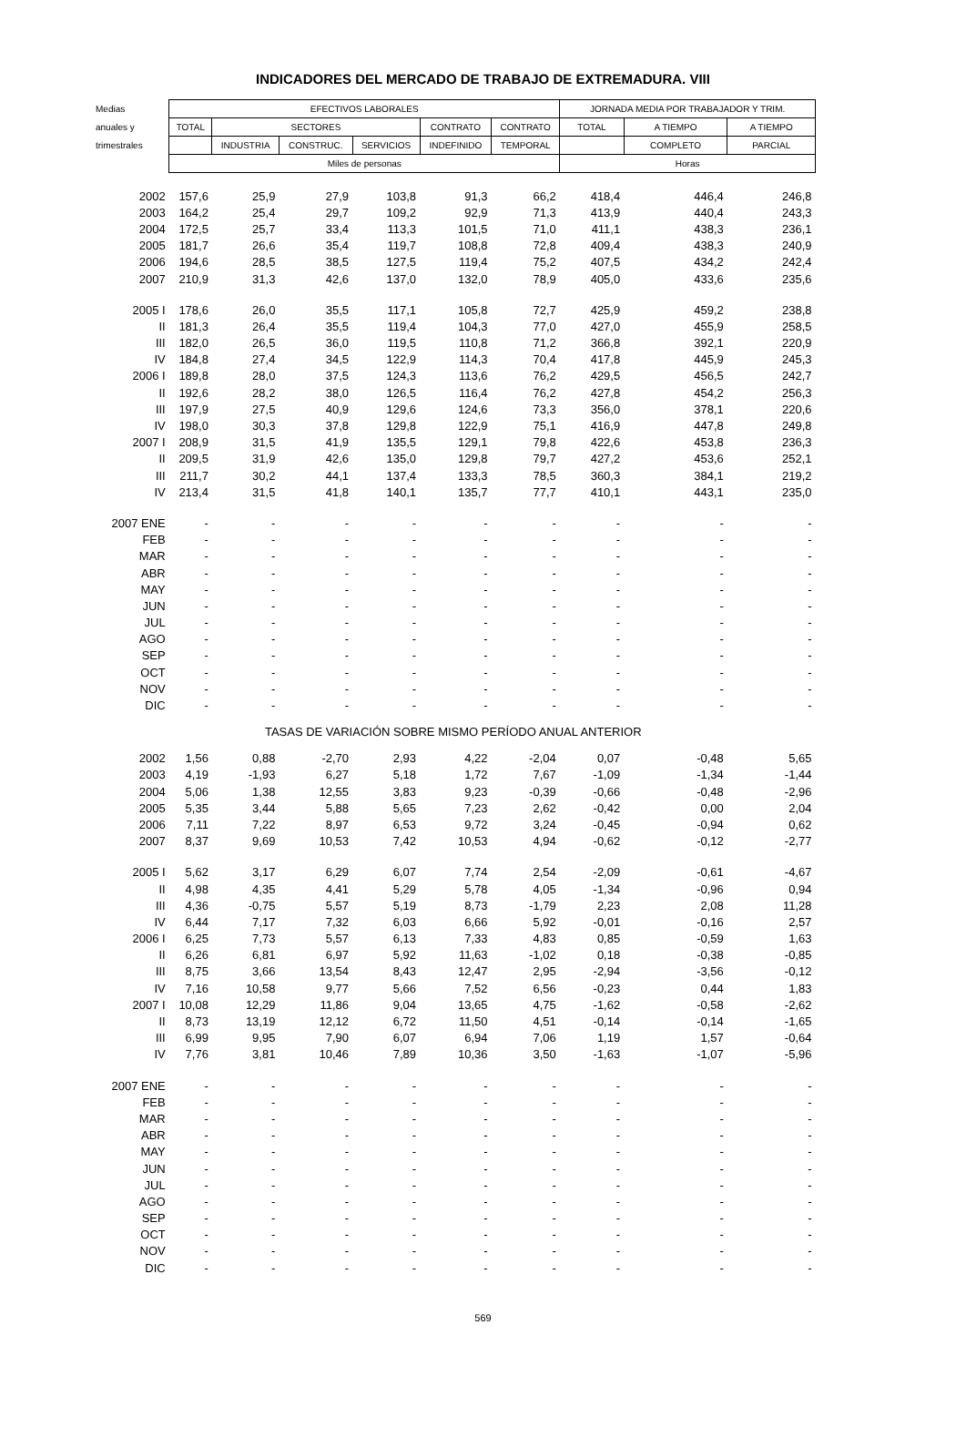INDICADORES DEL MERCADO DE TRABAJO DE EXTREMADURA. VIII
| Medias | EFECTIVOS LABORALES | | | | | | JORNADA MEDIA POR TRABAJADOR Y TRIM. | | |
| --- | --- | --- | --- | --- | --- | --- | --- | --- | --- |
| anuales y | TOTAL | SECTORES | | | CONTRATO | CONTRATO | TOTAL | A TIEMPO | A TIEMPO |
| trimestrales | | INDUSTRIA | CONSTRUC. | SERVICIOS | INDEFINIDO | TEMPORAL | | COMPLETO | PARCIAL |
| | Miles de personas | | | | | | Horas | | |
| 2002 | 157,6 | 25,9 | 27,9 | 103,8 | 91,3 | 66,2 | 418,4 | 446,4 | 246,8 |
| 2003 | 164,2 | 25,4 | 29,7 | 109,2 | 92,9 | 71,3 | 413,9 | 440,4 | 243,3 |
| 2004 | 172,5 | 25,7 | 33,4 | 113,3 | 101,5 | 71,0 | 411,1 | 438,3 | 236,1 |
| 2005 | 181,7 | 26,6 | 35,4 | 119,7 | 108,8 | 72,8 | 409,4 | 438,3 | 240,9 |
| 2006 | 194,6 | 28,5 | 38,5 | 127,5 | 119,4 | 75,2 | 407,5 | 434,2 | 242,4 |
| 2007 | 210,9 | 31,3 | 42,6 | 137,0 | 132,0 | 78,9 | 405,0 | 433,6 | 235,6 |
| 2005 I | 178,6 | 26,0 | 35,5 | 117,1 | 105,8 | 72,7 | 425,9 | 459,2 | 238,8 |
| II | 181,3 | 26,4 | 35,5 | 119,4 | 104,3 | 77,0 | 427,0 | 455,9 | 258,5 |
| III | 182,0 | 26,5 | 36,0 | 119,5 | 110,8 | 71,2 | 366,8 | 392,1 | 220,9 |
| IV | 184,8 | 27,4 | 34,5 | 122,9 | 114,3 | 70,4 | 417,8 | 445,9 | 245,3 |
| 2006 I | 189,8 | 28,0 | 37,5 | 124,3 | 113,6 | 76,2 | 429,5 | 456,5 | 242,7 |
| II | 192,6 | 28,2 | 38,0 | 126,5 | 116,4 | 76,2 | 427,8 | 454,2 | 256,3 |
| III | 197,9 | 27,5 | 40,9 | 129,6 | 124,6 | 73,3 | 356,0 | 378,1 | 220,6 |
| IV | 198,0 | 30,3 | 37,8 | 129,8 | 122,9 | 75,1 | 416,9 | 447,8 | 249,8 |
| 2007 I | 208,9 | 31,5 | 41,9 | 135,5 | 129,1 | 79,8 | 422,6 | 453,8 | 236,3 |
| II | 209,5 | 31,9 | 42,6 | 135,0 | 129,8 | 79,7 | 427,2 | 453,6 | 252,1 |
| III | 211,7 | 30,2 | 44,1 | 137,4 | 133,3 | 78,5 | 360,3 | 384,1 | 219,2 |
| IV | 213,4 | 31,5 | 41,8 | 140,1 | 135,7 | 77,7 | 410,1 | 443,1 | 235,0 |
| 2007 ENE | - | - | - | - | - | - | - | - | - |
| FEB | - | - | - | - | - | - | - | - | - |
| MAR | - | - | - | - | - | - | - | - | - |
| ABR | - | - | - | - | - | - | - | - | - |
| MAY | - | - | - | - | - | - | - | - | - |
| JUN | - | - | - | - | - | - | - | - | - |
| JUL | - | - | - | - | - | - | - | - | - |
| AGO | - | - | - | - | - | - | - | - | - |
| SEP | - | - | - | - | - | - | - | - | - |
| OCT | - | - | - | - | - | - | - | - | - |
| NOV | - | - | - | - | - | - | - | - | - |
| DIC | - | - | - | - | - | - | - | - | - |
| TASAS DE VARIACIÓN SOBRE MISMO PERÍODO ANUAL ANTERIOR | | | | | | | | | |
| 2002 | 1,56 | 0,88 | -2,70 | 2,93 | 4,22 | -2,04 | 0,07 | -0,48 | 5,65 |
| 2003 | 4,19 | -1,93 | 6,27 | 5,18 | 1,72 | 7,67 | -1,09 | -1,34 | -1,44 |
| 2004 | 5,06 | 1,38 | 12,55 | 3,83 | 9,23 | -0,39 | -0,66 | -0,48 | -2,96 |
| 2005 | 5,35 | 3,44 | 5,88 | 5,65 | 7,23 | 2,62 | -0,42 | 0,00 | 2,04 |
| 2006 | 7,11 | 7,22 | 8,97 | 6,53 | 9,72 | 3,24 | -0,45 | -0,94 | 0,62 |
| 2007 | 8,37 | 9,69 | 10,53 | 7,42 | 10,53 | 4,94 | -0,62 | -0,12 | -2,77 |
| 2005 I | 5,62 | 3,17 | 6,29 | 6,07 | 7,74 | 2,54 | -2,09 | -0,61 | -4,67 |
| II | 4,98 | 4,35 | 4,41 | 5,29 | 5,78 | 4,05 | -1,34 | -0,96 | 0,94 |
| III | 4,36 | -0,75 | 5,57 | 5,19 | 8,73 | -1,79 | 2,23 | 2,08 | 11,28 |
| IV | 6,44 | 7,17 | 7,32 | 6,03 | 6,66 | 5,92 | -0,01 | -0,16 | 2,57 |
| 2006 I | 6,25 | 7,73 | 5,57 | 6,13 | 7,33 | 4,83 | 0,85 | -0,59 | 1,63 |
| II | 6,26 | 6,81 | 6,97 | 5,92 | 11,63 | -1,02 | 0,18 | -0,38 | -0,85 |
| III | 8,75 | 3,66 | 13,54 | 8,43 | 12,47 | 2,95 | -2,94 | -3,56 | -0,12 |
| IV | 7,16 | 10,58 | 9,77 | 5,66 | 7,52 | 6,56 | -0,23 | 0,44 | 1,83 |
| 2007 I | 10,08 | 12,29 | 11,86 | 9,04 | 13,65 | 4,75 | -1,62 | -0,58 | -2,62 |
| II | 8,73 | 13,19 | 12,12 | 6,72 | 11,50 | 4,51 | -0,14 | -0,14 | -1,65 |
| III | 6,99 | 9,95 | 7,90 | 6,07 | 6,94 | 7,06 | 1,19 | 1,57 | -0,64 |
| IV | 7,76 | 3,81 | 10,46 | 7,89 | 10,36 | 3,50 | -1,63 | -1,07 | -5,96 |
| 2007 ENE | - | - | - | - | - | - | - | - | - |
| FEB | - | - | - | - | - | - | - | - | - |
| MAR | - | - | - | - | - | - | - | - | - |
| ABR | - | - | - | - | - | - | - | - | - |
| MAY | - | - | - | - | - | - | - | - | - |
| JUN | - | - | - | - | - | - | - | - | - |
| JUL | - | - | - | - | - | - | - | - | - |
| AGO | - | - | - | - | - | - | - | - | - |
| SEP | - | - | - | - | - | - | - | - | - |
| OCT | - | - | - | - | - | - | - | - | - |
| NOV | - | - | - | - | - | - | - | - | - |
| DIC | - | - | - | - | - | - | - | - | - |
569